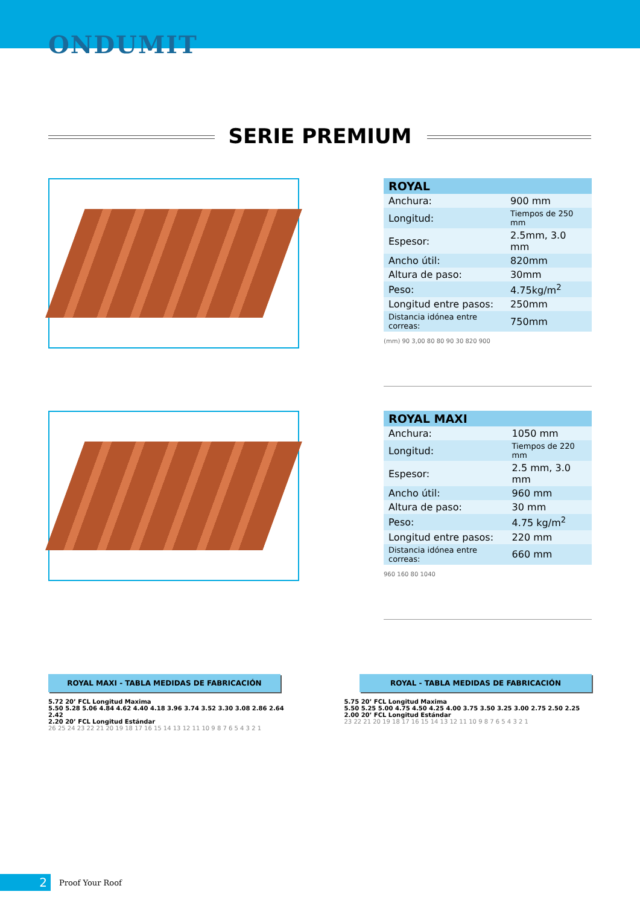ONDUMIT
SERIE PREMIUM
| ROYAL | |
| --- | --- |
| Anchura: | 900 mm |
| Longitud: | Tiempos de 250 mm |
| Espesor: | 2.5mm, 3.0 mm |
| Ancho útil: | 820mm |
| Altura de paso: | 30mm |
| Peso: | 4.75kg/m<sup>2</sup> |
| Longitud entre pasos: | 250mm |
| Distancia idónea entre correas: | 750mm |
(mm) 90 3,00 80 80 90 30 820 900
| ROYAL MAXI | |
| --- | --- |
| Anchura: | 1050 mm |
| Longitud: | Tiempos de 220 mm |
| Espesor: | 2.5 mm, 3.0 mm |
| Ancho útil: | 960 mm |
| Altura de paso: | 30 mm |
| Peso: | 4.75 kg/m<sup>2</sup> |
| Longitud entre pasos: | 220 mm |
| Distancia idónea entre correas: | 660 mm |
960 160 80 1040
ROYAL MAXI - TABLA MEDIDAS DE FABRICACIÓN ROYAL - TABLA MEDIDAS DE FABRICACIÓN
5.72 20’ FCL Longitud Maxima
5.50 5.28 5.06 4.84 4.62 4.40 4.18 3.96 3.74 3.52 3.30 3.08 2.86 2.64 2.42
2.20 20’ FCL Longitud Estándar
26 25 24 23 22 21 20 19 18 17 16 15 14 13 12 11 10 9 8 7 6 5 4 3 2 1
5.75 20’ FCL Longitud Maxima
5.50 5.25 5.00 4.75 4.50 4.25 4.00 3.75 3.50 3.25 3.00 2.75 2.50 2.25
2.00 20’ FCL Longitud Estándar
23 22 21 20 19 18 17 16 15 14 13 12 11 10 9 8 7 6 5 4 3 2 1
2
Proof Your Roof